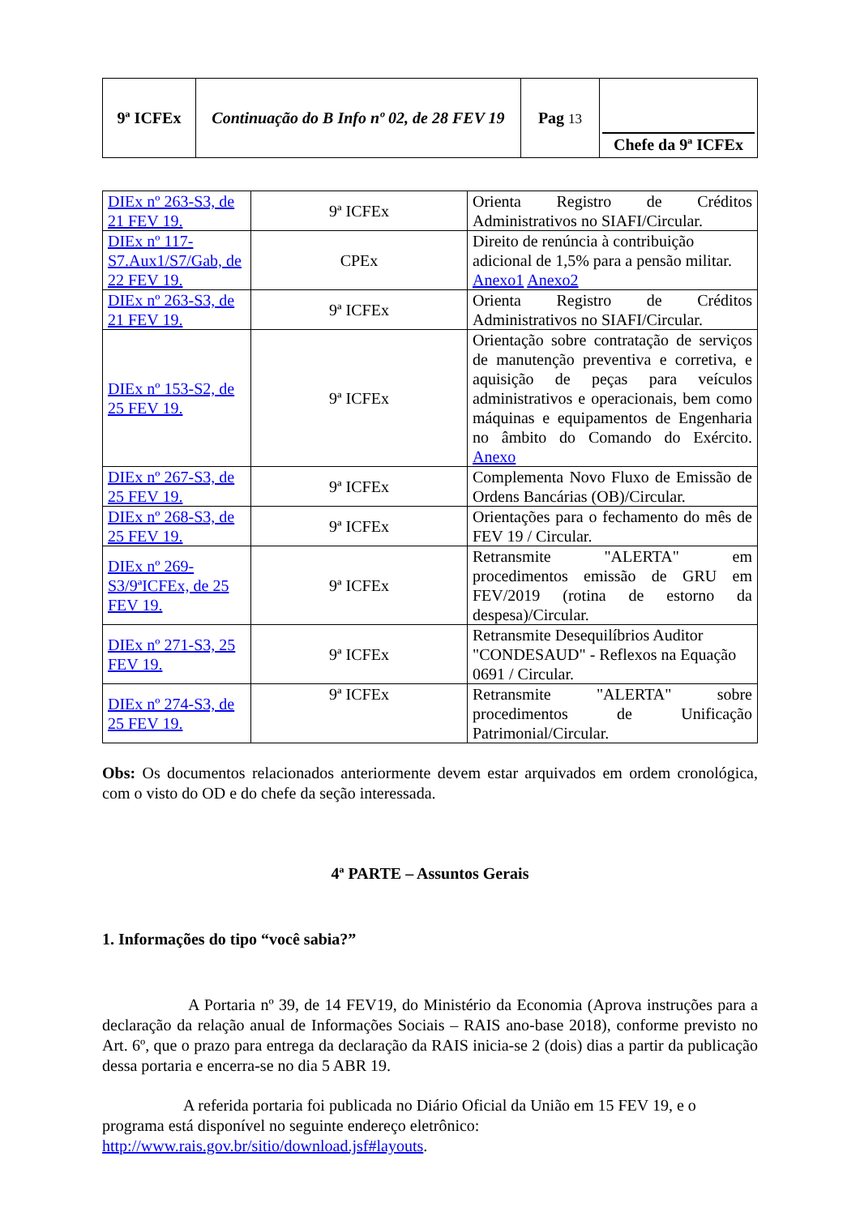| 9ª ICFEx | Continuação do B Info nº 02, de 28 FEV 19 | Pag 13 | Chefe da 9ª ICFEx |
| DIEx nº 263-S3, de 21 FEV 19. | 9ª ICFEx | Orienta Registro de Créditos Administrativos no SIAFI/Circular. |
| DIEx nº 117-S7.Aux1/S7/Gab, de 22 FEV 19. | CPEx | Direito de renúncia à contribuição adicional de 1,5% para a pensão militar. Anexo1 Anexo2 |
| DIEx nº 263-S3, de 21 FEV 19. | 9ª ICFEx | Orienta Registro de Créditos Administrativos no SIAFI/Circular. |
| DIEx nº 153-S2, de 25 FEV 19. | 9ª ICFEx | Orientação sobre contratação de serviços de manutenção preventiva e corretiva, e aquisição de peças para veículos administrativos e operacionais, bem como máquinas e equipamentos de Engenharia no âmbito do Comando do Exército. Anexo |
| DIEx nº 267-S3, de 25 FEV 19. | 9ª ICFEx | Complementa Novo Fluxo de Emissão de Ordens Bancárias (OB)/Circular. |
| DIEx nº 268-S3, de 25 FEV 19. | 9ª ICFEx | Orientações para o fechamento do mês de FEV 19 / Circular. |
| DIEx nº 269-S3/9ªICFEx, de 25 FEV 19. | 9ª ICFEx | Retransmite "ALERTA" em procedimentos emissão de GRU em FEV/2019 (rotina de estorno da despesa)/Circular. |
| DIEx nº 271-S3, 25 FEV 19. | 9ª ICFEx | Retransmite Desequilíbrios Auditor "CONDESAUD" - Reflexos na Equação 0691 / Circular. |
| DIEx nº 274-S3, de 25 FEV 19. | 9ª ICFEx | Retransmite "ALERTA" sobre procedimentos de Unificação Patrimonial/Circular. |
Obs: Os documentos relacionados anteriormente devem estar arquivados em ordem cronológica, com o visto do OD e do chefe da seção interessada.
4ª PARTE – Assuntos Gerais
1. Informações do tipo “você sabia?”
A Portaria nº 39, de 14 FEV19, do Ministério da Economia (Aprova instruções para a declaração da relação anual de Informações Sociais – RAIS ano-base 2018), conforme previsto no Art. 6º, que o prazo para entrega da declaração da RAIS inicia-se 2 (dois) dias a partir da publicação dessa portaria e encerra-se no dia 5 ABR 19.
A referida portaria foi publicada no Diário Oficial da União em 15 FEV 19, e o programa está disponível no seguinte endereço eletrônico: http://www.rais.gov.br/sitio/download.jsf#layouts.